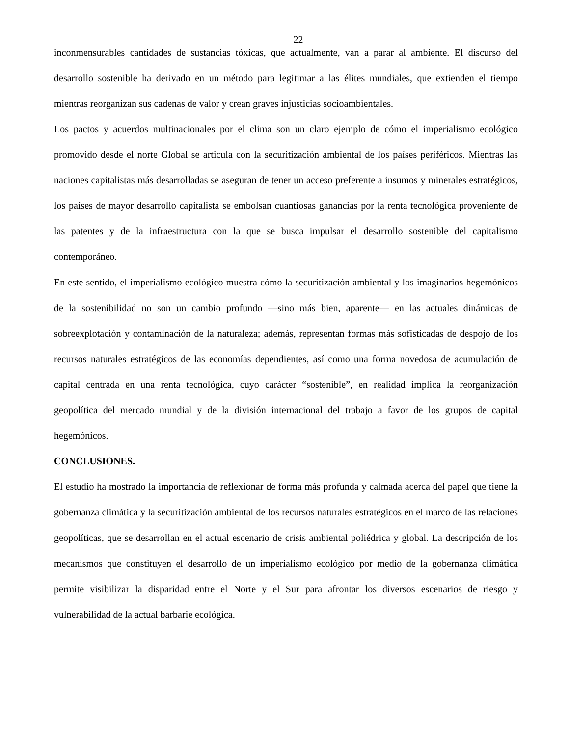22
inconmensurables cantidades de sustancias tóxicas, que actualmente, van a parar al ambiente. El discurso del desarrollo sostenible ha derivado en un método para legitimar a las élites mundiales, que extienden el tiempo mientras reorganizan sus cadenas de valor y crean graves injusticias socioambientales.
Los pactos y acuerdos multinacionales por el clima son un claro ejemplo de cómo el imperialismo ecológico promovido desde el norte Global se articula con la securitización ambiental de los países periféricos. Mientras las naciones capitalistas más desarrolladas se aseguran de tener un acceso preferente a insumos y minerales estratégicos, los países de mayor desarrollo capitalista se embolsan cuantiosas ganancias por la renta tecnológica proveniente de las patentes y de la infraestructura con la que se busca impulsar el desarrollo sostenible del capitalismo contemporáneo.
En este sentido, el imperialismo ecológico muestra cómo la securitización ambiental y los imaginarios hegemónicos de la sostenibilidad no son un cambio profundo —sino más bien, aparente— en las actuales dinámicas de sobreexplotación y contaminación de la naturaleza; además, representan formas más sofisticadas de despojo de los recursos naturales estratégicos de las economías dependientes, así como una forma novedosa de acumulación de capital centrada en una renta tecnológica, cuyo carácter “sostenible”, en realidad implica la reorganización geopolítica del mercado mundial y de la división internacional del trabajo a favor de los grupos de capital hegemónicos.
CONCLUSIONES.
El estudio ha mostrado la importancia de reflexionar de forma más profunda y calmada acerca del papel que tiene la gobernanza climática y la securitización ambiental de los recursos naturales estratégicos en el marco de las relaciones geopolíticas, que se desarrollan en el actual escenario de crisis ambiental poliédrica y global. La descripción de los mecanismos que constituyen el desarrollo de un imperialismo ecológico por medio de la gobernanza climática permite visibilizar la disparidad entre el Norte y el Sur para afrontar los diversos escenarios de riesgo y vulnerabilidad de la actual barbarie ecológica.